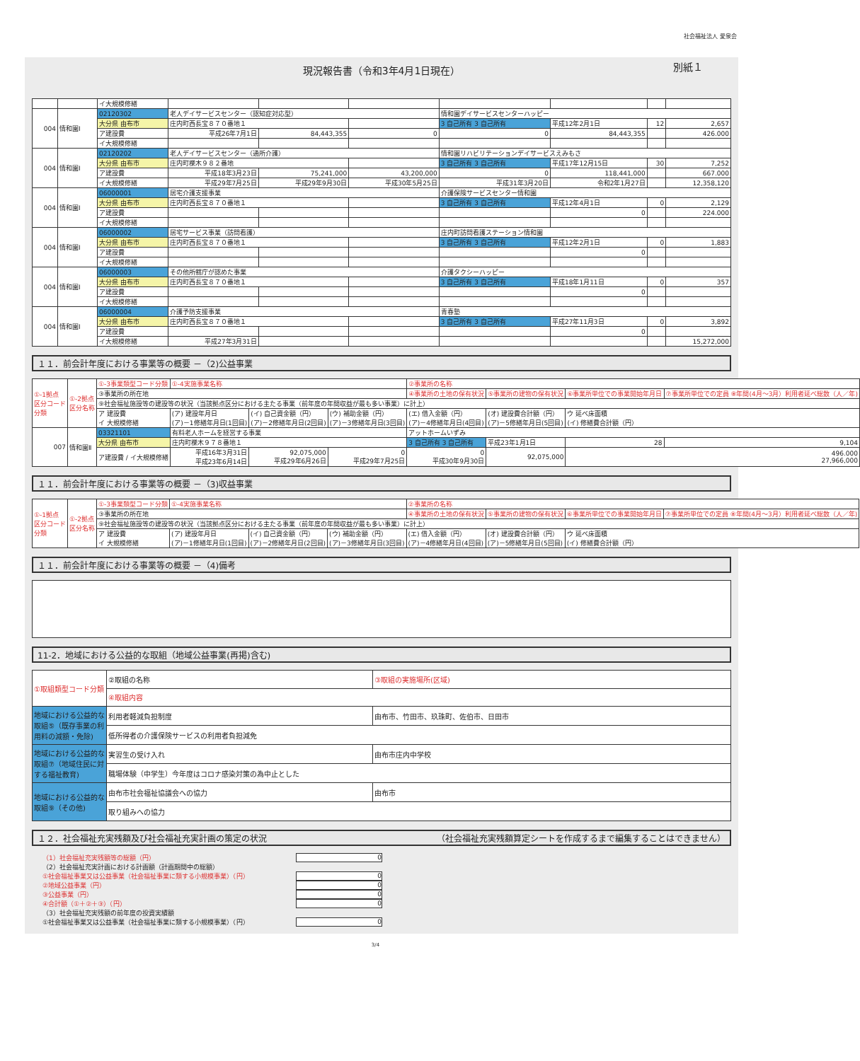社会福祉法人 愛泉会
現況報告書（令和3年4月1日現在） 別紙１
| | | イ大規模修繕 | | | | | | | |
| 004 | 情和園Ⅰ | 02120302 | 老人デイサービスセンター（認知症対応型） | | | 情和園デイサービスセンターハッピー | | | |
| | | 大分県 由布市 | 庄内町西長宝８７０番地１ | | | 3 自己所有 3 自己所有 | 平成12年2月1日 | 12 | 2,657 |
| | | ア建設費 | 平成26年7月1日 | 84,443,355 | 0 | 0 | 84,443,355 | | 426.000 |
| | | イ大規模修繕 | | | | | | | |
| 004 | 情和園Ⅰ | 02120202 | 老人デイサービスセンター（通所介護） | | | 情和園リハビリテーションデイサービスえみもさ | | | |
| | | 大分県 由布市 | 庄内町櫟木９８２番地 | | | 3 自己所有 3 自己所有 | 平成17年12月15日 | 30 | 7,252 |
| | | ア建設費 | 平成18年3月23日 | 75,241,000 | 43,200,000 | 0 | 118,441,000 | | 667.000 |
| | | イ大規模修繕 | 平成29年7月25日 | 平成29年9月30日 | 平成30年5月25日 | 平成31年3月20日 | 令和2年1月27日 | | 12,358,120 |
| 004 | 情和園Ⅰ | 06000001 | 居宅介護支援事業 | | | 介護保険サービスセンター情和園 | | | |
| | | 大分県 由布市 | 庄内町西長宝８７０番地１ | | | 3 自己所有 3 自己所有 | 平成12年4月1日 | 0 | 2,129 |
| | | ア建設費 | | | | | 0 | | 224.000 |
| | | イ大規模修繕 | | | | | | | |
| 004 | 情和園Ⅰ | 06000002 | 居宅サービス事業（訪問看護） | | | 庄内町訪問看護ステーション情和園 | | | |
| | | 大分県 由布市 | 庄内町西長宝８７０番地１ | | | 3 自己所有 3 自己所有 | 平成12年2月1日 | 0 | 1,883 |
| | | ア建設費 | | | | | 0 | | |
| | | イ大規模修繕 | | | | | | | |
| 004 | 情和園Ⅰ | 06000003 | その他所轄庁が認めた事業 | | | 介護タクシーハッピー | | | |
| | | 大分県 由布市 | 庄内町西長宝８７０番地１ | | | 3 自己所有 3 自己所有 | 平成18年1月11日 | 0 | 357 |
| | | ア建設費 | | | | | 0 | | |
| | | イ大規模修繕 | | | | | | | |
| 004 | 情和園Ⅰ | 06000004 | 介護予防支援事業 | | | 青春塾 | | | |
| | | 大分県 由布市 | 庄内町西長宝８７０番地１ | | | 3 自己所有 3 自己所有 | 平成27年11月3日 | 0 | 3,892 |
| | | ア建設費 | | | | | 0 | | |
| | | イ大規模修繕 | 平成27年3月31日 | | | | | | 15,272,000 |
１１．前会計年度における事業等の概要 －（2)公益事業
| ①-1拠点 区分コード 分類 | ①-2拠点 区分名称 | ①-3事業類型コード分類 | ①-4実施事業名称 | | | ②事業所の名称 | | | |
| | | ③事業所の所在地 | | | | ④事業所の土地の保有状況 | ⑤事業所の建物の保有状況 | ⑥事業所単位での事業開始年月日 | ⑦事業所単位での定員 ⑧年間(4月～3月）利用者延べ総数（人／年) |
| | | ⑨社会福祉施設等の建設等の状況（当該拠点区分における主たる事業（前年度の年間収益が最も多い事業）に計上） | | | | | | | |
| | | ア 建設費 イ 大規模修繕 | (ア) 建設年月日 (ア)－1修繕年月日(1回目) | (イ) 自己資金額（円） (ア)－2修繕年月日(2回目) | (ウ) 補助金額（円） (ア)－3修繕年月日(3回目) | (エ) 借入金額（円） (ア)－4修繕年月日(4回目) | (オ) 建設費合計額（円） (ア)－5修繕年月日(5回目) | ウ 延べ床面積 (イ) 修繕費合計額（円） | |
| 007 | 情和園Ⅱ | 03321101 | 有料老人ホームを経営する事業 | | | アットホームいずみ | | | |
| | | 大分県 由布市 | 庄内町櫟木９７８番地１ | | | 3 自己所有 3 自己所有 | 平成23年1月1日 | 28 | 9,104 |
| | | ア建設費 / イ大規模修繕 | 平成16年3月31日 平成23年6月14日 | 92,075,000 平成29年6月26日 | 0 平成29年7月25日 | 0 平成30年9月30日 | 92,075,000 | 496.000 27,966,000 | |
１１．前会計年度における事業等の概要 －（3)収益事業
| ①-1拠点 区分コード 分類 | ①-2拠点 区分名称 | ①-3事業類型コード分類 | ①-4実施事業名称 | | | ②事業所の名称 | | | |
| | | ③事業所の所在地 | | | | ④事業所の土地の保有状況 | ⑤事業所の建物の保有状況 | ⑥事業所単位での事業開始年月日 | ⑦事業所単位での定員 ⑧年間(4月～3月）利用者延べ総数（人／年) |
| | | ⑨社会福祉施設等の建設等の状況（当該拠点区分における主たる事業（前年度の年間収益が最も多い事業）に計上） | | | | | | | |
| | | ア 建設費 イ 大規模修繕 | (ア) 建設年月日 (ア)－1修繕年月日(1回目) | (イ) 自己資金額（円） (ア)－2修繕年月日(2回目) | (ウ) 補助金額（円） (ア)－3修繕年月日(3回目) | (エ) 借入金額（円） (ア)－4修繕年月日(4回目) | (オ) 建設費合計額（円） (ア)－5修繕年月日(5回目) | ウ 延べ床面積 (イ) 修繕費合計額（円） | |
１１．前会計年度における事業等の概要 －（4)備考
11-2．地域における公益的な取組（地域公益事業(再掲)含む)
| ①取組類型コード分類 | ②取組の名称 | ③取組の実施場所(区域) |
| | ④取組内容 | |
| 地域における公益的な取組⑤（既存事業の利用料の減額・免除) | 利用者軽減負担制度 | 由布市、竹田市、玖珠町、佐伯市、日田市 |
| | 低所得者の介護保険サービスの利用者負担減免 | |
| 地域における公益的な取組⑦（地域住民に対する福祉教育) | 実習生の受け入れ | 由布市庄内中学校 |
| | 職場体験（中学生）今年度はコロナ感染対策の為中止とした | |
| 地域における公益的な取組⑨（その他) | 由布市社会福祉協議会への協力 | 由布市 |
| | 取り組みへの協力 | |
１２．社会福祉充実残額及び社会福祉充実計画の策定の状況 （社会福祉充実残額算定シートを作成するまで編集することはできません）
（1）社会福祉充実残額等の総額（円） 0
（2）社会福祉充実計画における計画額（計画期間中の総額）
①社会福祉事業又は公益事業（社会福祉事業に類する小規模事業）（円） 0
②地域公益事業（円） 0
③公益事業（円） 0
④合計額（①＋②＋③）（円） 0
（3）社会福祉充実残額の前年度の投資実績額
①社会福祉事業又は公益事業（社会福祉事業に類する小規模事業）（円） 0
3/4